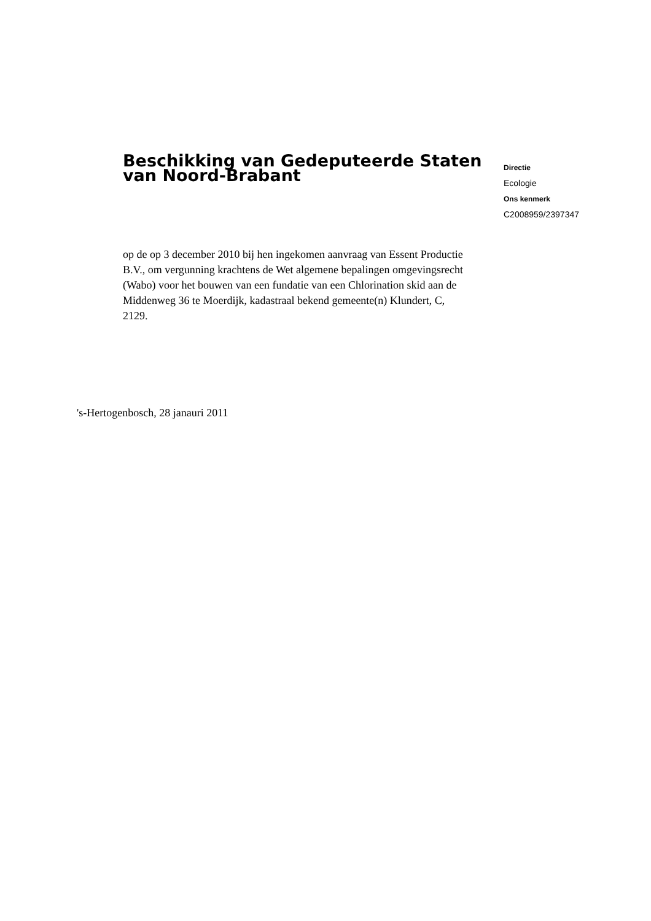Beschikking van Gedeputeerde Staten van Noord-Brabant
Directie
Ecologie
Ons kenmerk
C2008959/2397347
op de op 3 december 2010 bij hen ingekomen aanvraag van Essent Productie B.V., om vergunning krachtens de Wet algemene bepalingen omgevingsrecht (Wabo) voor het bouwen van een fundatie van een Chlorination skid aan de Middenweg 36 te Moerdijk, kadastraal bekend gemeente(n) Klundert, C, 2129.
's-Hertogenbosch, 28 janauri 2011